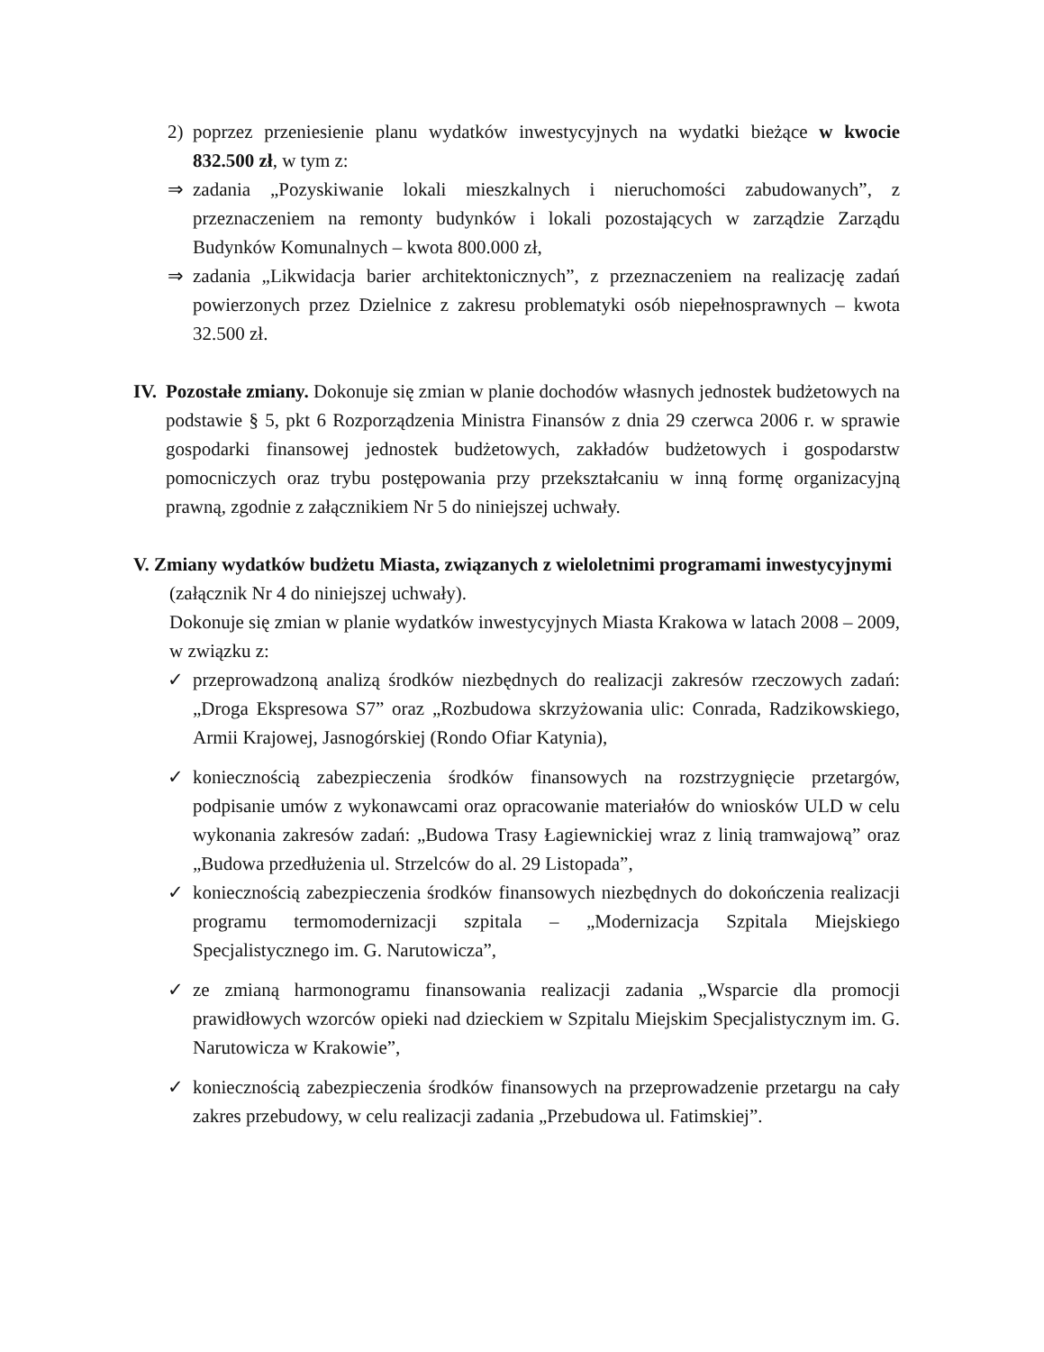2) poprzez przeniesienie planu wydatków inwestycyjnych na wydatki bieżące w kwocie 832.500 zł, w tym z:
⇒ zadania „Pozyskiwanie lokali mieszkalnych i nieruchomości zabudowanych”, z przeznaczeniem na remonty budynków i lokali pozostających w zarządzie Zarządu Budynków Komunalnych – kwota 800.000 zł,
⇒ zadania „Likwidacja barier architektonicznych”, z przeznaczeniem na realizację zadań powierzonych przez Dzielnice z zakresu problematyki osób niepełnosprawnych – kwota 32.500 zł.
IV. Pozostałe zmiany. Dokonuje się zmian w planie dochodów własnych jednostek budżetowych na podstawie § 5, pkt 6 Rozporządzenia Ministra Finansów z dnia 29 czerwca 2006 r. w sprawie gospodarki finansowej jednostek budżetowych, zakładów budżetowych i gospodarstw pomocniczych oraz trybu postępowania przy przekształcaniu w inną formę organizacyjną prawną, zgodnie z załącznikiem Nr 5 do niniejszej uchwały.
V. Zmiany wydatków budżetu Miasta, związanych z wieloletnimi programami inwestycyjnymi
(załącznik Nr 4 do niniejszej uchwały).
Dokonuje się zmian w planie wydatków inwestycyjnych Miasta Krakowa w latach 2008 – 2009, w związku z:
✓ przeprowadzoną analizą środków niezbędnych do realizacji zakresów rzeczowych zadań: „Droga Ekspresowa S7” oraz „Rozbudowa skrzyżowania ulic: Conrada, Radzikowskiego, Armii Krajowej, Jasnogórskiej (Rondo Ofiar Katynia),
✓ koniecznością zabezpieczenia środków finansowych na rozstrzygnięcie przetargów, podpisanie umów z wykonawcami oraz opracowanie materiałów do wniosków ULD w celu wykonania zakresów zadań: „Budowa Trasy Łagiewnickiej wraz z linią tramwajową” oraz „Budowa przedłużenia ul. Strzelców do al. 29 Listopada”,
✓ koniecznością zabezpieczenia środków finansowych niezbędnych do dokończenia realizacji programu termomodernizacji szpitala – „Modernizacja Szpitala Miejskiego Specjalistycznego im. G. Narutowicza”,
✓ ze zmianą harmonogramu finansowania realizacji zadania „Wsparcie dla promocji prawidłowych wzorców opieki nad dzieckiem w Szpitalu Miejskim Specjalistycznym im. G. Narutowicza w Krakowie”,
✓ koniecznością zabezpieczenia środków finansowych na przeprowadzenie przetargu na cały zakres przebudowy, w celu realizacji zadania „Przebudowa ul. Fatimskiej”.